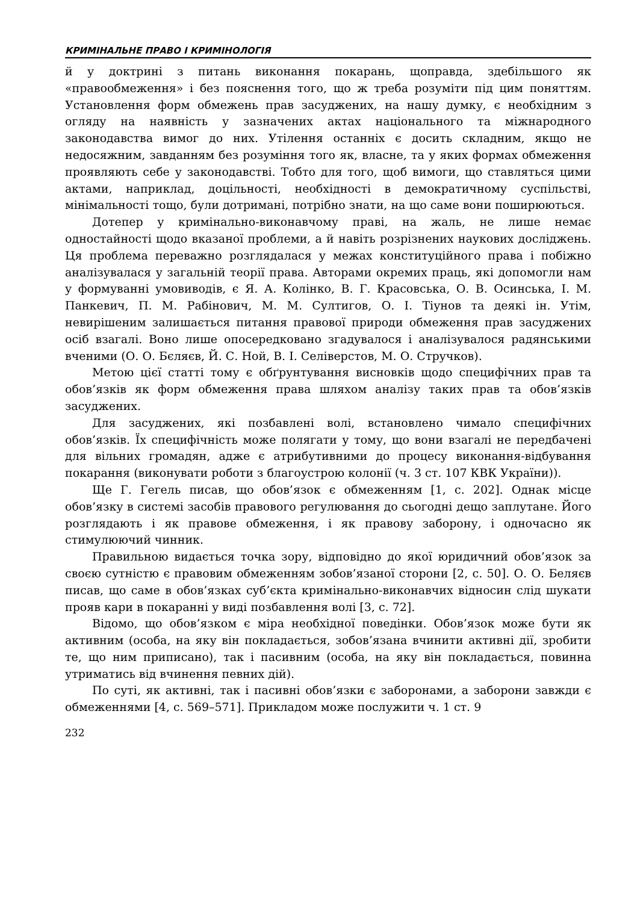КРИМІНАЛЬНЕ ПРАВО І КРИМІНОЛОГІЯ
й у доктрині з питань виконання покарань, щоправда, здебільшого як «правообмеження» і без пояснення того, що ж треба розуміти під цим поняттям. Установлення форм обмежень прав засуджених, на нашу думку, є необхідним з огляду на наявність у зазначених актах національного та міжнародного законодавства вимог до них. Утілення останніх є досить складним, якщо не недосяжним, завданням без розуміння того як, власне, та у яких формах обмеження проявляють себе у законодавстві. Тобто для того, щоб вимоги, що ставляться цими актами, наприклад, доцільності, необхідності в демократичному суспільстві, мінімальності тощо, були дотримані, потрібно знати, на що саме вони поширюються.
Дотепер у кримінально-виконавчому праві, на жаль, не лише немає одностайності щодо вказаної проблеми, а й навіть розрізнених наукових досліджень. Ця проблема переважно розглядалася у межах конституційного права і побіжно аналізувалася у загальній теорії права. Авторами окремих праць, які допомогли нам у формуванні умовиводів, є Я. А. Колінко, В. Г. Красовська, О. В. Осинська, І. М. Панкевич, П. М. Рабінович, М. М. Султигов, О. І. Тіунов та деякі ін. Утім, невирішеним залишається питання правової природи обмеження прав засуджених осіб взагалі. Воно лише опосередковано згадувалося і аналізувалося радянськими вченими (О. О. Бєляєв, Й. С. Ной, В. І. Селіверстов, М. О. Стручков).
Метою цієї статті тому є обґрунтування висновків щодо специфічних прав та обов’язків як форм обмеження права шляхом аналізу таких прав та обов’язків засуджених.
Для засуджених, які позбавлені волі, встановлено чимало специфічних обов’язків. Їх специфічність може полягати у тому, що вони взагалі не передбачені для вільних громадян, адже є атрибутивними до процесу виконання-відбування покарання (виконувати роботи з благоустрою колонії (ч. 3 ст. 107 КВК України)).
Ще Г. Гегель писав, що обов’язок є обмеженням [1, с. 202]. Однак місце обов’язку в системі засобів правового регулювання до сьогодні дещо заплутане. Його розглядають і як правове обмеження, і як правову заборону, і одночасно як стимулюючий чинник.
Правильною видається точка зору, відповідно до якої юридичний обов’язок за своєю сутністю є правовим обмеженням зобов’язаної сторони [2, с. 50]. О. О. Беляєв писав, що саме в обов’язках суб’єкта кримінально-виконавчих відносин слід шукати прояв кари в покаранні у виді позбавлення волі [3, с. 72].
Відомо, що обов’язком є міра необхідної поведінки. Обов’язок може бути як активним (особа, на яку він покладається, зобов’язана вчинити активні дії, зробити те, що ним приписано), так і пасивним (особа, на яку він покладається, повинна утриматись від вчинення певних дій).
По суті, як активні, так і пасивні обов’язки є заборонами, а заборони завжди є обмеженнями [4, с. 569–571]. Прикладом може послужити ч. 1 ст. 9
232